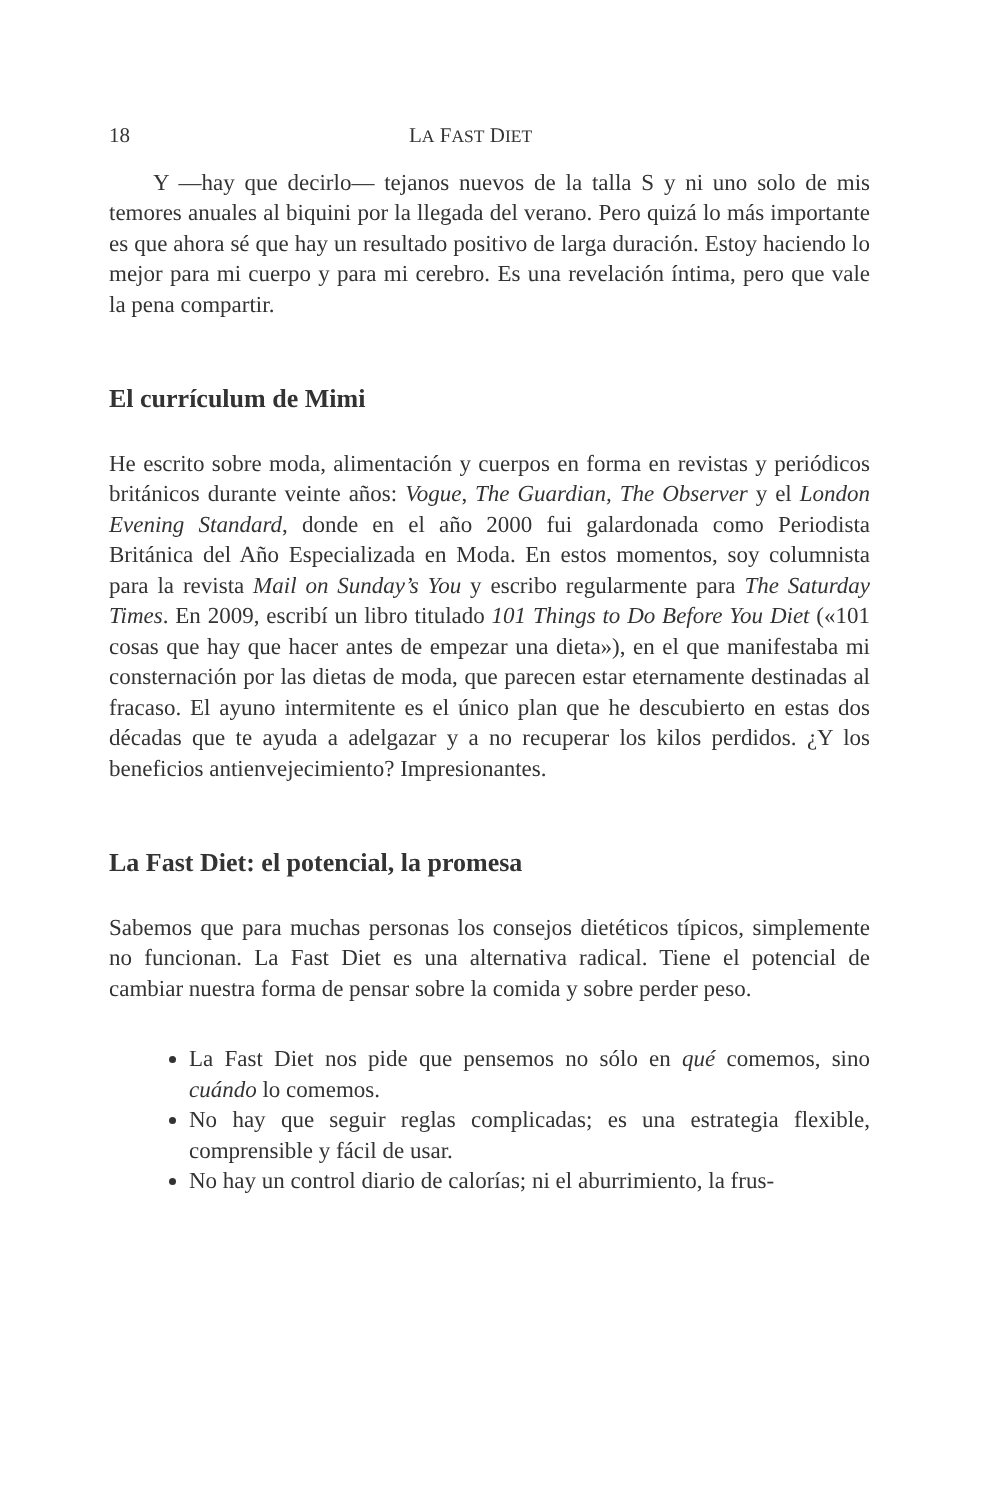18 LA FAST DIET
Y —hay que decirlo— tejanos nuevos de la talla S y ni uno solo de mis temores anuales al biquini por la llegada del verano. Pero quizá lo más importante es que ahora sé que hay un resultado positivo de larga duración. Estoy haciendo lo mejor para mi cuerpo y para mi cerebro. Es una revelación íntima, pero que vale la pena compartir.
El currículum de Mimi
He escrito sobre moda, alimentación y cuerpos en forma en revistas y periódicos británicos durante veinte años: Vogue, The Guardian, The Observer y el London Evening Standard, donde en el año 2000 fui galardonada como Periodista Británica del Año Especializada en Moda. En estos momentos, soy columnista para la revista Mail on Sunday’s You y escribo regularmente para The Saturday Times. En 2009, escribí un libro titulado 101 Things to Do Before You Diet («101 cosas que hay que hacer antes de empezar una dieta»), en el que manifestaba mi consternación por las dietas de moda, que parecen estar eternamente destinadas al fracaso. El ayuno intermitente es el único plan que he descubierto en estas dos décadas que te ayuda a adelgazar y a no recuperar los kilos perdidos. ¿Y los beneficios antienvejecimiento? Impresionantes.
La Fast Diet: el potencial, la promesa
Sabemos que para muchas personas los consejos dietéticos típicos, simplemente no funcionan. La Fast Diet es una alternativa radical. Tiene el potencial de cambiar nuestra forma de pensar sobre la comida y sobre perder peso.
La Fast Diet nos pide que pensemos no sólo en qué comemos, sino cuándo lo comemos.
No hay que seguir reglas complicadas; es una estrategia flexible, comprensible y fácil de usar.
No hay un control diario de calorías; ni el aburrimiento, la frus-